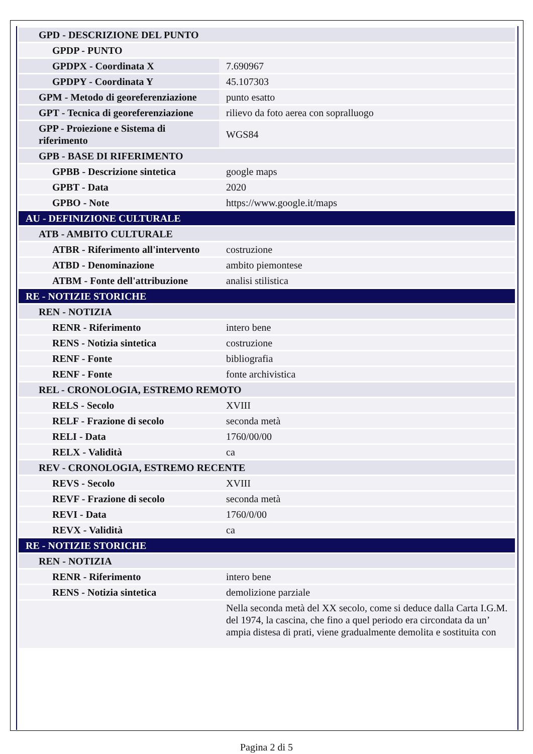| GPD - DESCRIZIONE DEL PUNTO | |
| GPDP - PUNTO | |
| GPDPX - Coordinata X | 7.690967 |
| GPDPY - Coordinata Y | 45.107303 |
| GPM - Metodo di georeferenziazione | punto esatto |
| GPT - Tecnica di georeferenziazione | rilievo da foto aerea con sopralluogo |
| GPP - Proiezione e Sistema di riferimento | WGS84 |
| GPB - BASE DI RIFERIMENTO | |
| GPBB - Descrizione sintetica | google maps |
| GPBT - Data | 2020 |
| GPBO - Note | https://www.google.it/maps |
| AU - DEFINIZIONE CULTURALE | |
| ATB - AMBITO CULTURALE | |
| ATBR - Riferimento all'intervento | costruzione |
| ATBD - Denominazione | ambito piemontese |
| ATBM - Fonte dell'attribuzione | analisi stilistica |
| RE - NOTIZIE STORICHE | |
| REN - NOTIZIA | |
| RENR - Riferimento | intero bene |
| RENS - Notizia sintetica | costruzione |
| RENF - Fonte | bibliografia |
| RENF - Fonte | fonte archivistica |
| REL - CRONOLOGIA, ESTREMO REMOTO | |
| RELS - Secolo | XVIII |
| RELF - Frazione di secolo | seconda metà |
| RELI - Data | 1760/00/00 |
| RELX - Validità | ca |
| REV - CRONOLOGIA, ESTREMO RECENTE | |
| REVS - Secolo | XVIII |
| REVF - Frazione di secolo | seconda metà |
| REVI - Data | 1760/0/00 |
| REVX - Validità | ca |
| RE - NOTIZIE STORICHE | |
| REN - NOTIZIA | |
| RENR - Riferimento | intero bene |
| RENS - Notizia sintetica | demolizione parziale |
| | Nella seconda metà del XX secolo, come si deduce dalla Carta I.G.M. del 1974, la cascina, che fino a quel periodo era circondata da un’ ampia distesa di prati, viene gradualmente demolita e sostituita con |
Pagina 2 di 5